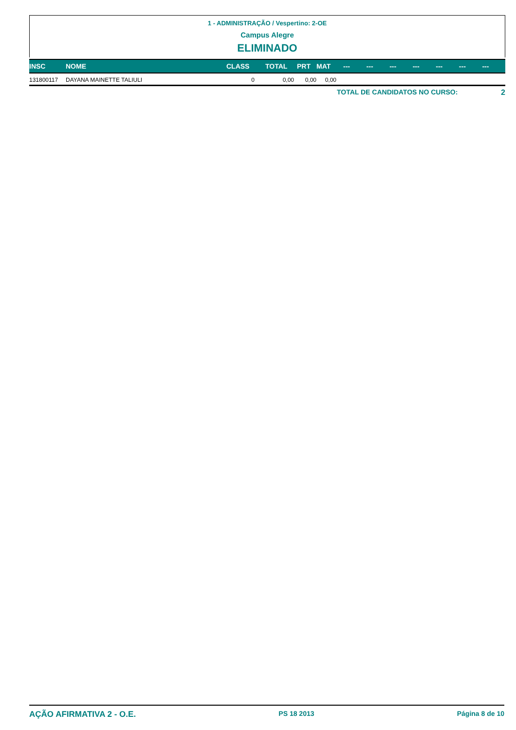1 - ADMINISTRAÇÃO / Vespertino: 2-OE
Campus Alegre
ELIMINADO
| INSC | NOME | CLASS | TOTAL | PRT | MAT | --- | --- | --- | --- | --- | --- | --- |
| --- | --- | --- | --- | --- | --- | --- | --- | --- | --- | --- | --- | --- |
| 131800117 | DAYANA MAINETTE TALIULI | 0 | 0,00 | 0,00 | 0,00 | | | | | | | |
TOTAL DE CANDIDATOS NO CURSO: 2
AÇÃO AFIRMATIVA 2 - O.E. PS 18 2013 Página 8 de 10